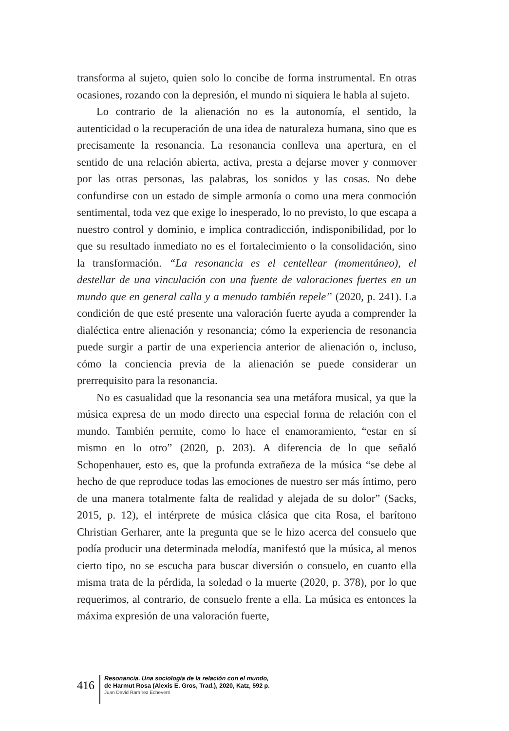transforma al sujeto, quien solo lo concibe de forma instrumental. En otras ocasiones, rozando con la depresión, el mundo ni siquiera le habla al sujeto.
Lo contrario de la alienación no es la autonomía, el sentido, la autenticidad o la recuperación de una idea de naturaleza humana, sino que es precisamente la resonancia. La resonancia conlleva una apertura, en el sentido de una relación abierta, activa, presta a dejarse mover y conmover por las otras personas, las palabras, los sonidos y las cosas. No debe confundirse con un estado de simple armonía o como una mera conmoción sentimental, toda vez que exige lo inesperado, lo no previsto, lo que escapa a nuestro control y dominio, e implica contradicción, indisponibilidad, por lo que su resultado inmediato no es el fortalecimiento o la consolidación, sino la transformación. “La resonancia es el centellear (momentáneo), el destellar de una vinculación con una fuente de valoraciones fuertes en un mundo que en general calla y a menudo también repele” (2020, p. 241). La condición de que esté presente una valoración fuerte ayuda a comprender la dialéctica entre alienación y resonancia; cómo la experiencia de resonancia puede surgir a partir de una experiencia anterior de alienación o, incluso, cómo la conciencia previa de la alienación se puede considerar un prerrequisito para la resonancia.
No es casualidad que la resonancia sea una metáfora musical, ya que la música expresa de un modo directo una especial forma de relación con el mundo. También permite, como lo hace el enamoramiento, “estar en sí mismo en lo otro” (2020, p. 203). A diferencia de lo que señaló Schopenhauer, esto es, que la profunda extrañeza de la música “se debe al hecho de que reproduce todas las emociones de nuestro ser más íntimo, pero de una manera totalmente falta de realidad y alejada de su dolor” (Sacks, 2015, p. 12), el intérprete de música clásica que cita Rosa, el barítono Christian Gerharer, ante la pregunta que se le hizo acerca del consuelo que podía producir una determinada melodía, manifestó que la música, al menos cierto tipo, no se escucha para buscar diversión o consuelo, en cuanto ella misma trata de la pérdida, la soledad o la muerte (2020, p. 378), por lo que requerimos, al contrario, de consuelo frente a ella. La música es entonces la máxima expresión de una valoración fuerte,
416
Resonancia. Una sociología de la relación con el mundo,
de Harmut Rosa (Alexis E. Gros, Trad.), 2020, Katz, 592 p.
Juan David Ramírez Echeverri